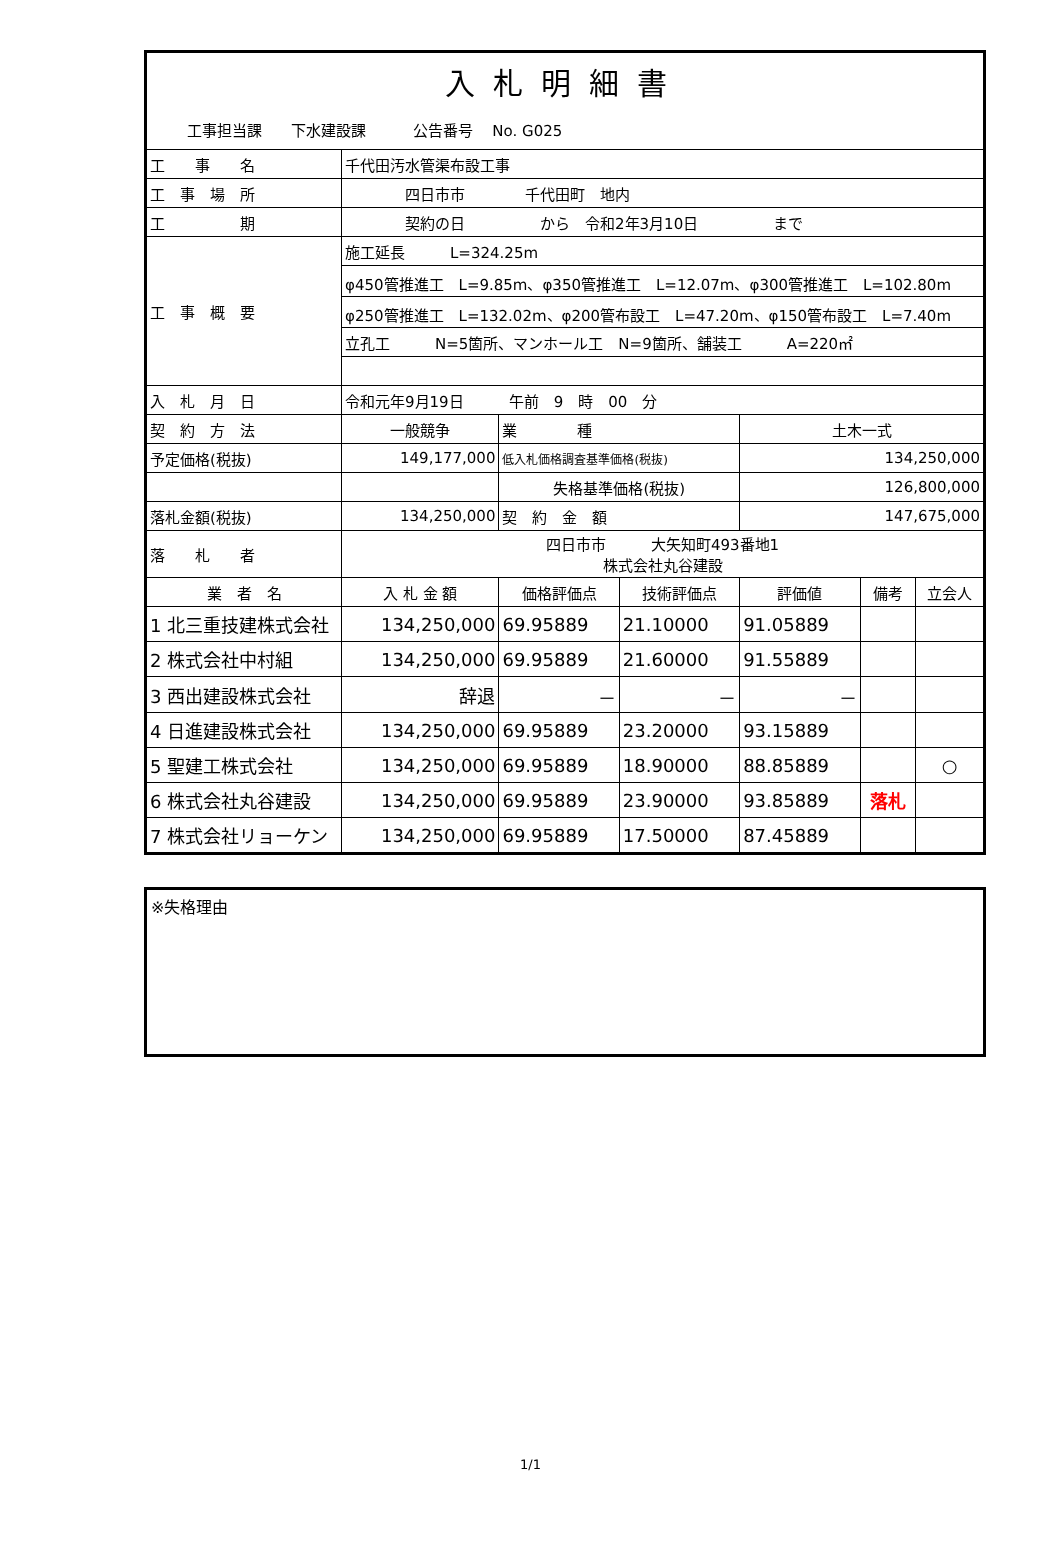| 入札明細書 | | | | | | | |
| 工事担当課 下水建設課 公告番号 No. G025 | | | | | | | |
| 工 事 名 | 千代田汚水管渠布設工事 | | | | | | |
| 工 事 場 所 | 四日市市 千代田町 地内 | | | | | | |
| 工 期 | 契約の日 から 令和2年3月10日 まで | | | | | | |
| 工 事 概 要 | 施工延長 L=324.25m | | | | | | |
| | φ450管推進工 L=9.85m、φ350管推進工 L=12.07m、φ300管推進工 L=102.80m | | | | | | |
| | φ250管推進工 L=132.02m、φ200管布設工 L=47.20m、φ150管布設工 L=7.40m | | | | | | |
| | 立孔工 N=5箇所、マンホール工 N=9箇所、舗装工 A=220㎡ | | | | | | |
| 入 札 月 日 | 令和元年9月19日 午前 9 時 00 分 | | | | | | |
| 契 約 方 法 | 一般競争 | | 業 種 | | 土木一式 | | |
| 予定価格(税抜) | 149,177,000 | | 低入札価格調査基準価格(税抜) | | 134,250,000 | | |
| | | | 失格基準価格(税抜) | | 126,800,000 | | |
| 落札金額(税抜) | 134,250,000 | | 契 約 金 額 | | 147,675,000 | | |
| 落 札 者 | 四日市市 大矢知町493番地1 株式会社丸谷建設 | | | | | | |
| 業 者 名 | | 入 札 金 額 | 価格評価点 | 技術評価点 | 評価値 | 備考 | 立会人 |
| 1 北三重技建株式会社 | | 134,250,000 | 69.95889 | 21.10000 | 91.05889 | | |
| 2 株式会社中村組 | | 134,250,000 | 69.95889 | 21.60000 | 91.55889 | | |
| 3 西出建設株式会社 | | 辞退 | － | － | － | | |
| 4 日進建設株式会社 | | 134,250,000 | 69.95889 | 23.20000 | 93.15889 | | |
| 5 聖建工株式会社 | | 134,250,000 | 69.95889 | 18.90000 | 88.85889 | | ○ |
| 6 株式会社丸谷建設 | | 134,250,000 | 69.95889 | 23.90000 | 93.85889 | 落札 | |
| 7 株式会社リョーケン | | 134,250,000 | 69.95889 | 17.50000 | 87.45889 | | |
※失格理由
1/1